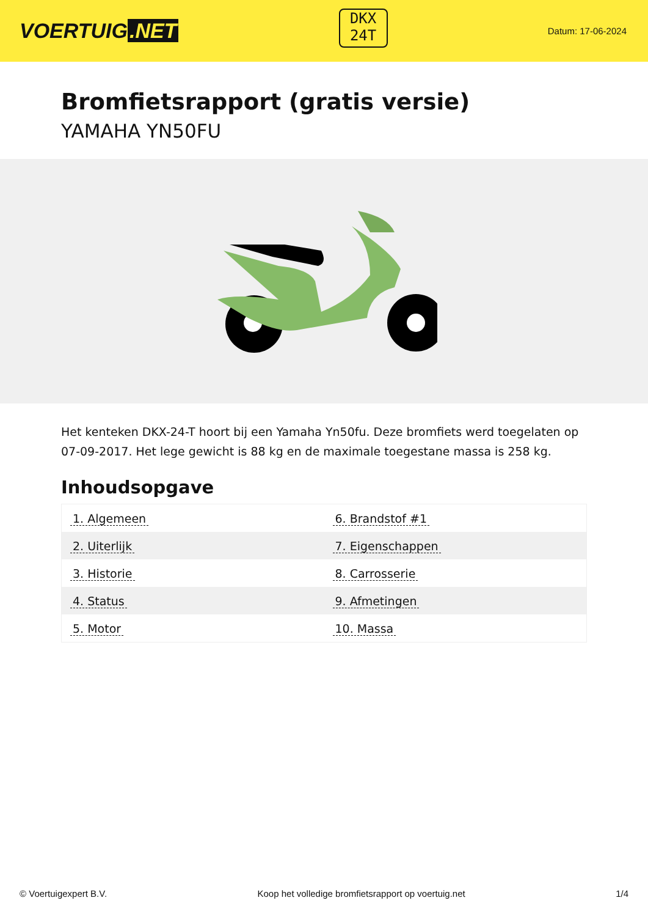VOERTUIG.NET
DKX
24T
Datum: 17-06-2024
Bromfietsrapport (gratis versie)
YAMAHA YN50FU
Het kenteken DKX-24-T hoort bij een Yamaha Yn50fu. Deze bromfiets werd toegelaten op 07-09-2017. Het lege gewicht is 88 kg en de maximale toegestane massa is 258 kg.
Inhoudsopgave
| 1. Algemeen | 6. Brandstof #1 |
| 2. Uiterlijk | 7. Eigenschappen |
| 3. Historie | 8. Carrosserie |
| 4. Status | 9. Afmetingen |
| 5. Motor | 10. Massa |
© Voertuigexpert B.V. Koop het volledige bromfietsrapport op voertuig.net 1/4